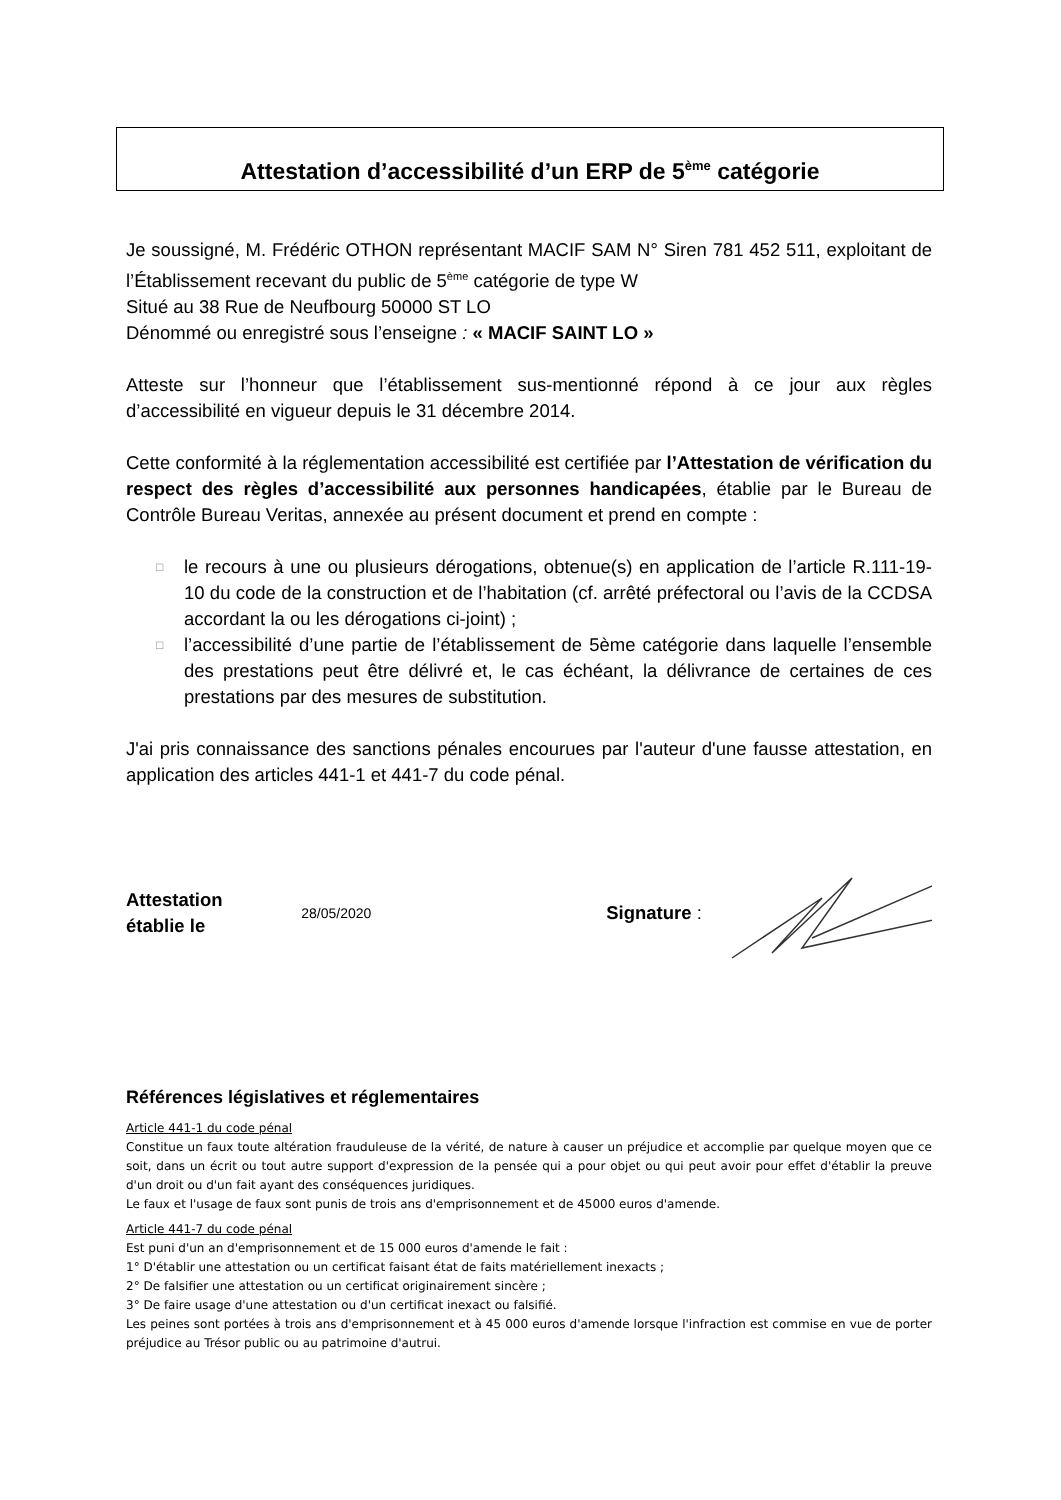Attestation d’accessibilité d’un ERP de 5<sup>ème</sup> catégorie
Je soussigné, M. Frédéric OTHON représentant MACIF SAM N° Siren 781 452 511, exploitant de l’Établissement recevant du public de 5<sup>ème</sup> catégorie de type W
Situé au 38 Rue de Neufbourg 50000 ST LO
Dénommé ou enregistré sous l’enseigne : « MACIF SAINT LO »
Atteste sur l’honneur que l’établissement sus-mentionné répond à ce jour aux règles d’accessibilité en vigueur depuis le 31 décembre 2014.
Cette conformité à la réglementation accessibilité est certifiée par l’Attestation de vérification du respect des règles d’accessibilité aux personnes handicapées, établie par le Bureau de Contrôle Bureau Veritas, annexée au présent document et prend en compte :
□ le recours à une ou plusieurs dérogations, obtenue(s) en application de l’article R.111-19-10 du code de la construction et de l’habitation (cf. arrêté préfectoral ou l’avis de la CCDSA accordant la ou les dérogations ci-joint) ;
□ l’accessibilité d’une partie de l’établissement de 5ème catégorie dans laquelle l’ensemble des prestations peut être délivré et, le cas échéant, la délivrance de certaines de ces prestations par des mesures de substitution.
J'ai pris connaissance des sanctions pénales encourues par l'auteur d'une fausse attestation, en application des articles 441-1 et 441-7 du code pénal.
Attestation établie le 28/05/2020 Signature :
Références législatives et réglementaires
Article 441-1 du code pénal
Constitue un faux toute altération frauduleuse de la vérité, de nature à causer un préjudice et accomplie par quelque moyen que ce soit, dans un écrit ou tout autre support d'expression de la pensée qui a pour objet ou qui peut avoir pour effet d'établir la preuve d'un droit ou d'un fait ayant des conséquences juridiques.
Le faux et l'usage de faux sont punis de trois ans d'emprisonnement et de 45000 euros d'amende.
Article 441-7 du code pénal
Est puni d'un an d'emprisonnement et de 15 000 euros d'amende le fait :
1° D'établir une attestation ou un certificat faisant état de faits matériellement inexacts ;
2° De falsifier une attestation ou un certificat originairement sincère ;
3° De faire usage d'une attestation ou d'un certificat inexact ou falsifié.
Les peines sont portées à trois ans d'emprisonnement et à 45 000 euros d'amende lorsque l'infraction est commise en vue de porter préjudice au Trésor public ou au patrimoine d'autrui.